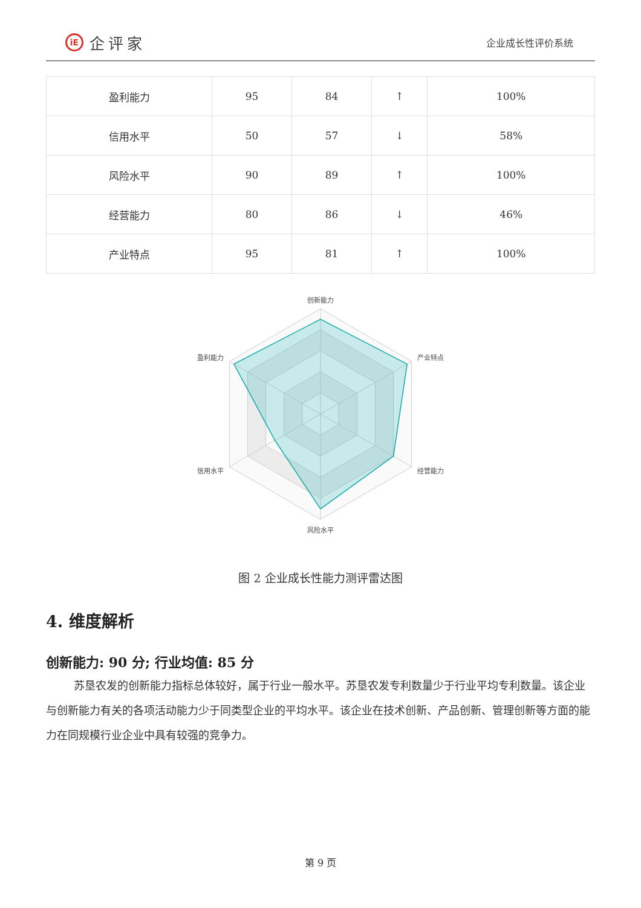iE 企评家
企业成长性评价系统
| 盈利能力 | 95 | 84 | ↑ | 100% |
| 信用水平 | 50 | 57 | ↓ | 58% |
| 风险水平 | 90 | 89 | ↑ | 100% |
| 经营能力 | 80 | 86 | ↓ | 46% |
| 产业特点 | 95 | 81 | ↑ | 100% |
创新能力
产业特点
经营能力
风险水平
信用水平
盈利能力
图 2 企业成长性能力测评雷达图
4. 维度解析
创新能力: 90 分; 行业均值: 85 分
苏垦农发的创新能力指标总体较好，属于行业一般水平。苏垦农发专利数量少于行业平均专利数量。该企业与创新能力有关的各项活动能力少于同类型企业的平均水平。该企业在技术创新、产品创新、管理创新等方面的能力在同规模行业企业中具有较强的竞争力。
第 9 页